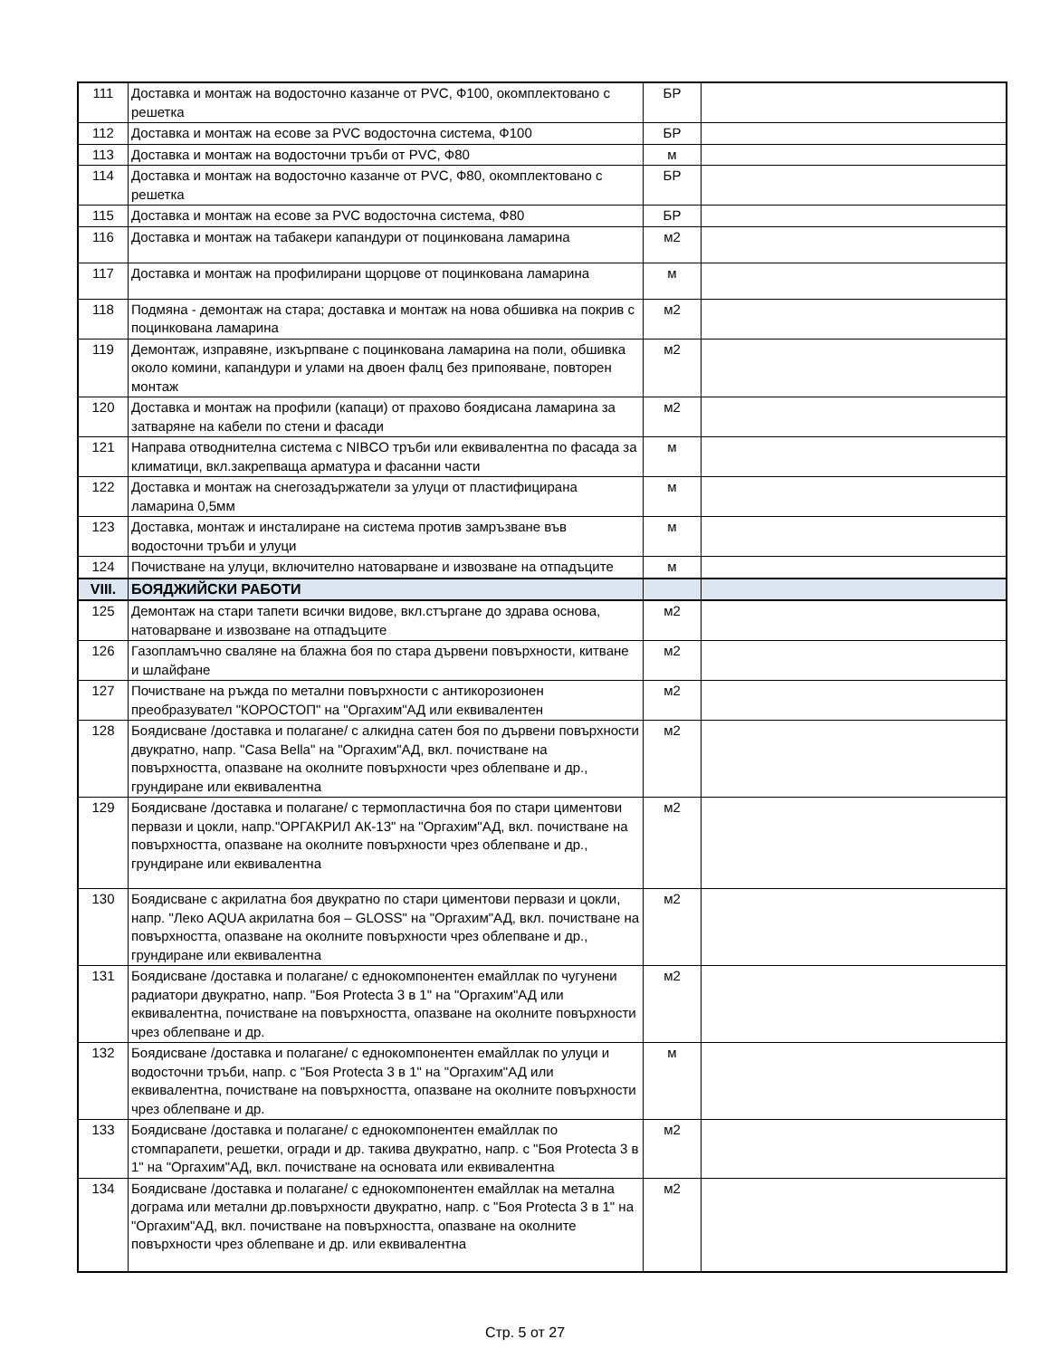| 111 | Доставка и монтаж на водосточно казанче от PVC, Ф100, окомплектовано с решетка | БР | |
| 112 | Доставка и монтаж на есове за PVC водосточна система, Ф100 | БР | |
| 113 | Доставка и монтаж на водосточни тръби от PVC, Ф80 | м | |
| 114 | Доставка и монтаж на водосточно казанче от PVC, Ф80, окомплектовано с решетка | БР | |
| 115 | Доставка и монтаж на есове за PVC водосточна система, Ф80 | БР | |
| 116 | Доставка и монтаж на табакери капандури от поцинкована ламарина | м2 | |
| 117 | Доставка и монтаж на профилирани щорцове от поцинкована ламарина | м | |
| 118 | Подмяна - демонтаж на стара; доставка и монтаж на нова обшивка на покрив с поцинкована ламарина | м2 | |
| 119 | Демонтаж, изправяне, изкърпване с поцинкована ламарина на поли, обшивка около комини, капандури и улами на двоен фалц без припояване, повторен монтаж | м2 | |
| 120 | Доставка и монтаж на профили (капаци) от прахово боядисана ламарина за затваряне на кабели по стени и фасади | м2 | |
| 121 | Направа отводнителна система с NIBCO тръби или еквивалентна по фасада за климатици, вкл.закрепваща арматура и фасанни части | м | |
| 122 | Доставка и монтаж на снегозадържатели за улуци от пластифицирана ламарина 0,5мм | м | |
| 123 | Доставка, монтаж и инсталиране на система против замръзване във водосточни тръби и улуци | м | |
| 124 | Почистване на улуци, включително натоварване и извозване на отпадъците | м | |
| VIII. | БОЯДЖИЙСКИ РАБОТИ | | |
| 125 | Демонтаж на стари тапети всички видове, вкл.стъргане до здрава основа, натоварване и извозване на отпадъците | м2 | |
| 126 | Газопламъчно сваляне на блажна боя по стара дървени повърхности, китване и шлайфане | м2 | |
| 127 | Почистване на ръжда по метални повърхности с антикорозионен преобразувател "КОРОСТОП" на "Оргахим"АД или еквивалентен | м2 | |
| 128 | Боядисване /доставка и полагане/ с алкидна сатен боя по дървени повърхности двукратно, напр. "Casa Bella" на "Оргахим"АД, вкл. почистване на повърхността, опазване на околните повърхности чрез облепване и др., грундиране или еквивалентна | м2 | |
| 129 | Боядисване /доставка и полагане/ с термопластична боя по стари циментови первази и цокли, напр."ОРГАКРИЛ АК-13" на "Оргахим"АД, вкл. почистване на повърхността, опазване на околните повърхности чрез облепване и др., грундиране или еквивалентна | м2 | |
| 130 | Боядисване с акрилатна боя двукратно по стари циментови первази и цокли, напр. "Леко AQUA акрилатна боя – GLOSS" на "Оргахим"АД, вкл. почистване на повърхността, опазване на околните повърхности чрез облепване и др., грундиране или еквивалентна | м2 | |
| 131 | Боядисване /доставка и полагане/ с еднокомпонентен емайллак по чугунени радиатори двукратно, напр. "Боя Protecta 3 в 1" на "Оргахим"АД или еквивалентна, почистване на повърхността, опазване на околните повърхности чрез облепване и др. | м2 | |
| 132 | Боядисване /доставка и полагане/ с еднокомпонентен емайллак по улуци и водосточни тръби, напр. с "Боя Protecta 3 в 1" на "Оргахим"АД или еквивалентна, почистване на повърхността, опазване на околните повърхности чрез облепване и др. | м | |
| 133 | Боядисване /доставка и полагане/ с еднокомпонентен емайллак по стомпарапети, решетки, огради и др. такива двукратно, напр. с "Боя Protecta 3 в 1" на "Оргахим"АД, вкл. почистване на основата или еквивалентна | м2 | |
| 134 | Боядисване /доставка и полагане/ с еднокомпонентен емайллак на метална дограма или метални др.повърхности двукратно, напр. с "Боя Protecta 3 в 1" на "Оргахим"АД, вкл. почистване на повърхността, опазване на околните повърхности чрез облепване и др. или еквивалентна | м2 | |
Стр. 5 от 27